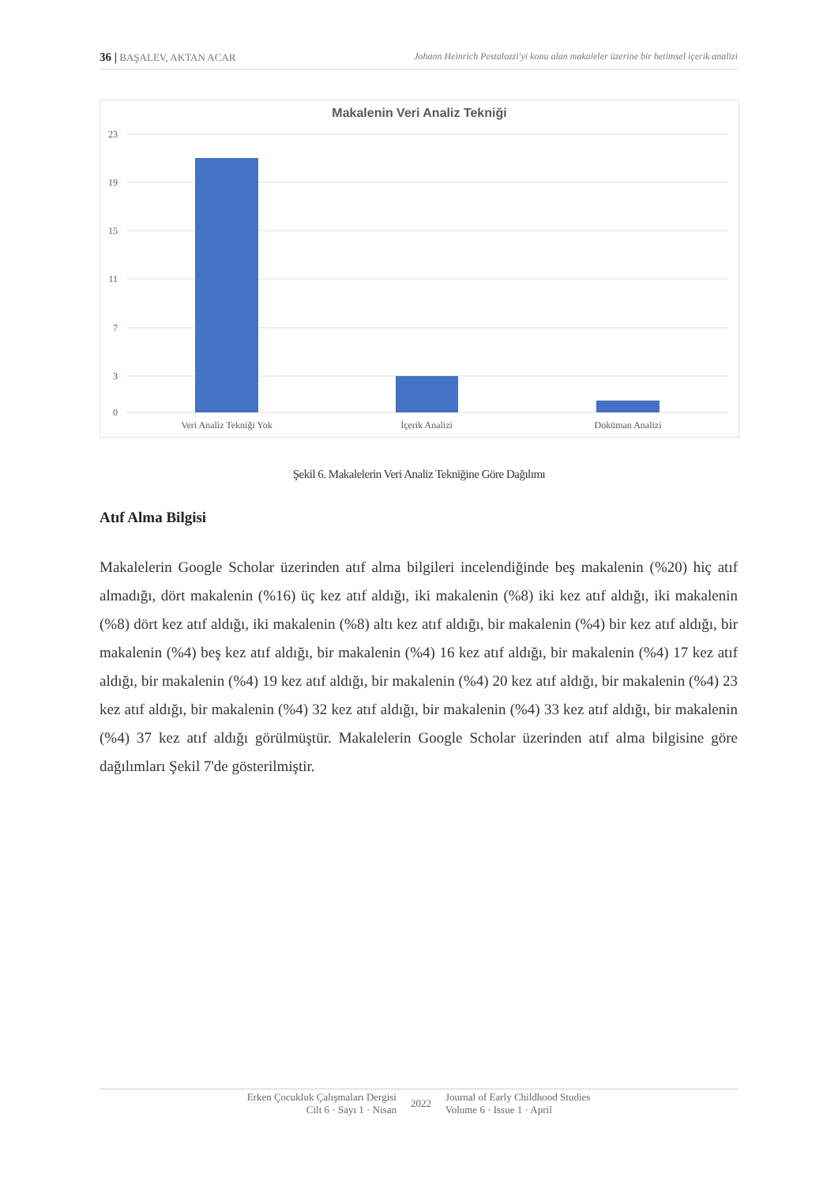36 | BAŞALEV, AKTAN ACAR Johann Heinrich Pestalozzi'yi konu alan makaleler üzerine bir betimsel içerik analizi
Makalenin Veri Analiz Tekniği
23
19
15
11
7
3
0
Veri Analiz Tekniği Yok
İçerik Analizi
Doküman Analizi
Şekil 6. Makalelerin Veri Analiz Tekniğine Göre Dağılımı
Atıf Alma Bilgisi
Makalelerin Google Scholar üzerinden atıf alma bilgileri incelendiğinde beş makalenin (%20) hiç atıf almadığı, dört makalenin (%16) üç kez atıf aldığı, iki makalenin (%8) iki kez atıf aldığı, iki makalenin (%8) dört kez atıf aldığı, iki makalenin (%8) altı kez atıf aldığı, bir makalenin (%4) bir kez atıf aldığı, bir makalenin (%4) beş kez atıf aldığı, bir makalenin (%4) 16 kez atıf aldığı, bir makalenin (%4) 17 kez atıf aldığı, bir makalenin (%4) 19 kez atıf aldığı, bir makalenin (%4) 20 kez atıf aldığı, bir makalenin (%4) 23 kez atıf aldığı, bir makalenin (%4) 32 kez atıf aldığı, bir makalenin (%4) 33 kez atıf aldığı, bir makalenin (%4) 37 kez atıf aldığı görülmüştür. Makalelerin Google Scholar üzerinden atıf alma bilgisine göre dağılımları Şekil 7'de gösterilmiştir.
Erken Çocukluk Çalışmaları Dergisi
Cilt 6 · Sayı 1 · Nisan
2022
Journal of Early Childhood Studies
Volume 6 · Issue 1 · April